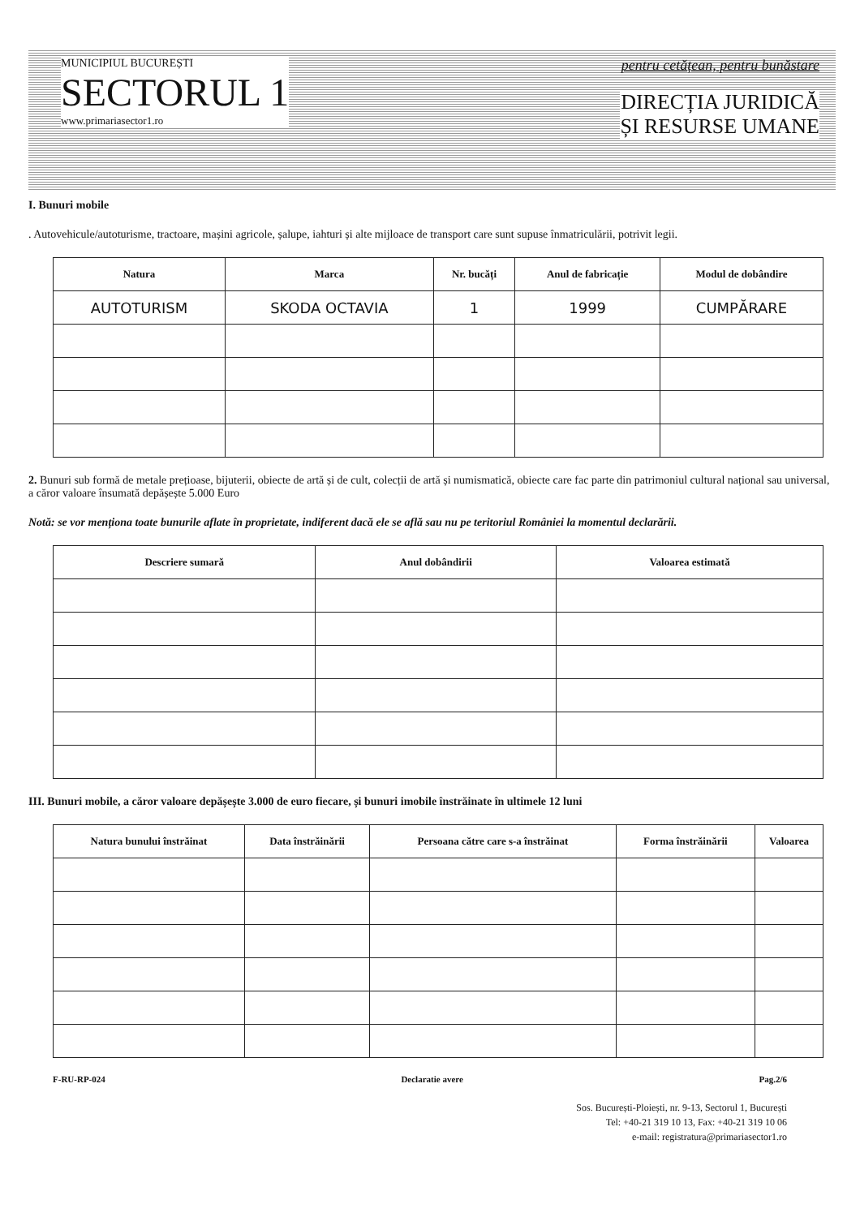MUNICIPIUL BUCUREȘTI
SECTORUL 1
www.primariasector1.ro
pentru cetățean, pentru bunăstare
DIRECȚIA JURIDICĂ
ȘI RESURSE UMANE
I. Bunuri mobile
. Autovehicule/autoturisme, tractoare, mașini agricole, șalupe, iahturi și alte mijloace de transport care sunt supuse înmatriculării, potrivit legii.
| Natura | Marca | Nr. bucăți | Anul de fabricație | Modul de dobândire |
| --- | --- | --- | --- | --- |
| AUTOTURISM | SKODA OCTAVIA | 1 | 1999 | CUMPĂRARE |
2. Bunuri sub formă de metale prețioase, bijuterii, obiecte de artă și de cult, colecții de artă și numismatică, obiecte care fac parte din patrimoniul cultural național sau universal, a căror valoare însumată depășește 5.000 Euro
Notă: se vor menționa toate bunurile aflate în proprietate, indiferent dacă ele se află sau nu pe teritoriul României la momentul declarării.
| Descriere sumară | Anul dobândirii | Valoarea estimată |
| --- | --- | --- |
III. Bunuri mobile, a căror valoare depășește 3.000 de euro fiecare, și bunuri imobile înstrăinate în ultimele 12 luni
| Natura bunului înstrăinat | Data înstrăinării | Persoana către care s-a înstrăinat | Forma înstrăinării | Valoarea |
| --- | --- | --- | --- | --- |
F-RU-RP-024 Declaratie avere Pag.2/6
Sos. București-Ploiești, nr. 9-13, Sectorul 1, București
Tel: +40-21 319 10 13, Fax: +40-21 319 10 06
e-mail: registratura@primariasector1.ro